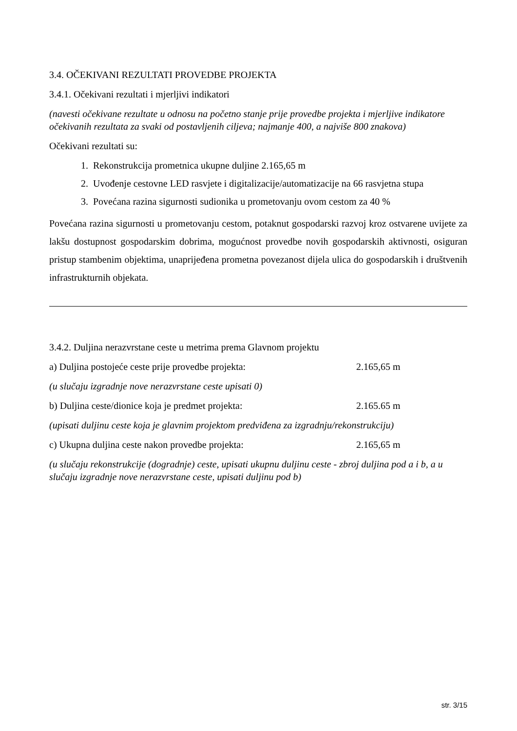3.4. OČEKIVANI REZULTATI PROVEDBE PROJEKTA
3.4.1. Očekivani rezultati i mjerljivi indikatori
(navesti očekivane rezultate u odnosu na početno stanje prije provedbe projekta i mjerljive indikatore očekivanih rezultata za svaki od postavljenih ciljeva; najmanje 400, a najviše 800 znakova)
Očekivani rezultati su:
1. Rekonstrukcija prometnica ukupne duljine 2.165,65 m
2. Uvođenje cestovne LED rasvjete i digitalizacije/automatizacije na 66 rasvjetna stupa
3. Povećana razina sigurnosti sudionika u prometovanju ovom cestom za 40 %
Povećana razina sigurnosti u prometovanju cestom, potaknut gospodarski razvoj kroz ostvarene uvijete za lakšu dostupnost gospodarskim dobrima, mogućnost provedbe novih gospodarskih aktivnosti, osiguran pristup stambenim objektima, unaprijeđena prometna povezanost dijela ulica do gospodarskih i društvenih infrastrukturnih objekata.
3.4.2. Duljina nerazvrstane ceste u metrima prema Glavnom projektu
a) Duljina postojeće ceste prije provedbe projekta: 2.165,65 m
(u slučaju izgradnje nove nerazvrstane ceste upisati 0)
b) Duljina ceste/dionice koja je predmet projekta: 2.165.65 m
(upisati duljinu ceste koja je glavnim projektom predviđena za izgradnju/rekonstrukciju)
c) Ukupna duljina ceste nakon provedbe projekta: 2.165,65 m
(u slučaju rekonstrukcije (dogradnje) ceste, upisati ukupnu duljinu ceste - zbroj duljina pod a i b, a u slučaju izgradnje nove nerazvrstane ceste, upisati duljinu pod b)
str. 3/15